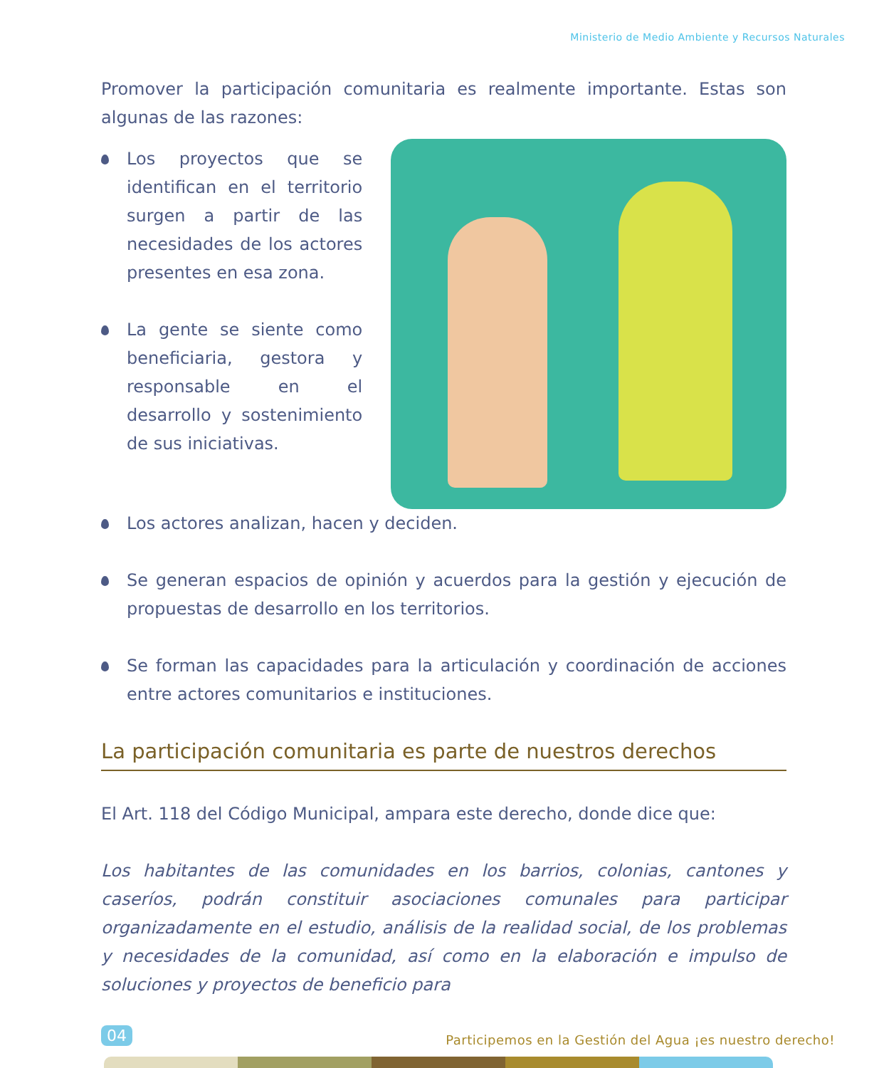Ministerio de Medio Ambiente y Recursos Naturales
Promover la participación comunitaria es realmente importante. Estas son algunas de las razones:
Los proyectos que se identifican en el territorio surgen a partir de las necesidades de los actores presentes en esa zona.
La gente se siente como beneficiaria, gestora y responsable en el desarrollo y sostenimiento de sus iniciativas.
Los actores analizan, hacen y deciden.
Se generan espacios de opinión y acuerdos para la gestión y ejecución de propuestas de desarrollo en los territorios.
Se forman las capacidades para la articulación y coordinación de acciones entre actores comunitarios e instituciones.
La participación comunitaria es parte de nuestros derechos
El Art. 118 del Código Municipal, ampara este derecho, donde dice que:
Los habitantes de las comunidades en los barrios, colonias, cantones y caseríos, podrán constituir asociaciones comunales para participar organizadamente en el estudio, análisis de la realidad social, de los problemas y necesidades de la comunidad, así como en la elaboración e impulso de soluciones y proyectos de beneficio para
04
Participemos en la Gestión del Agua ¡es nuestro derecho!